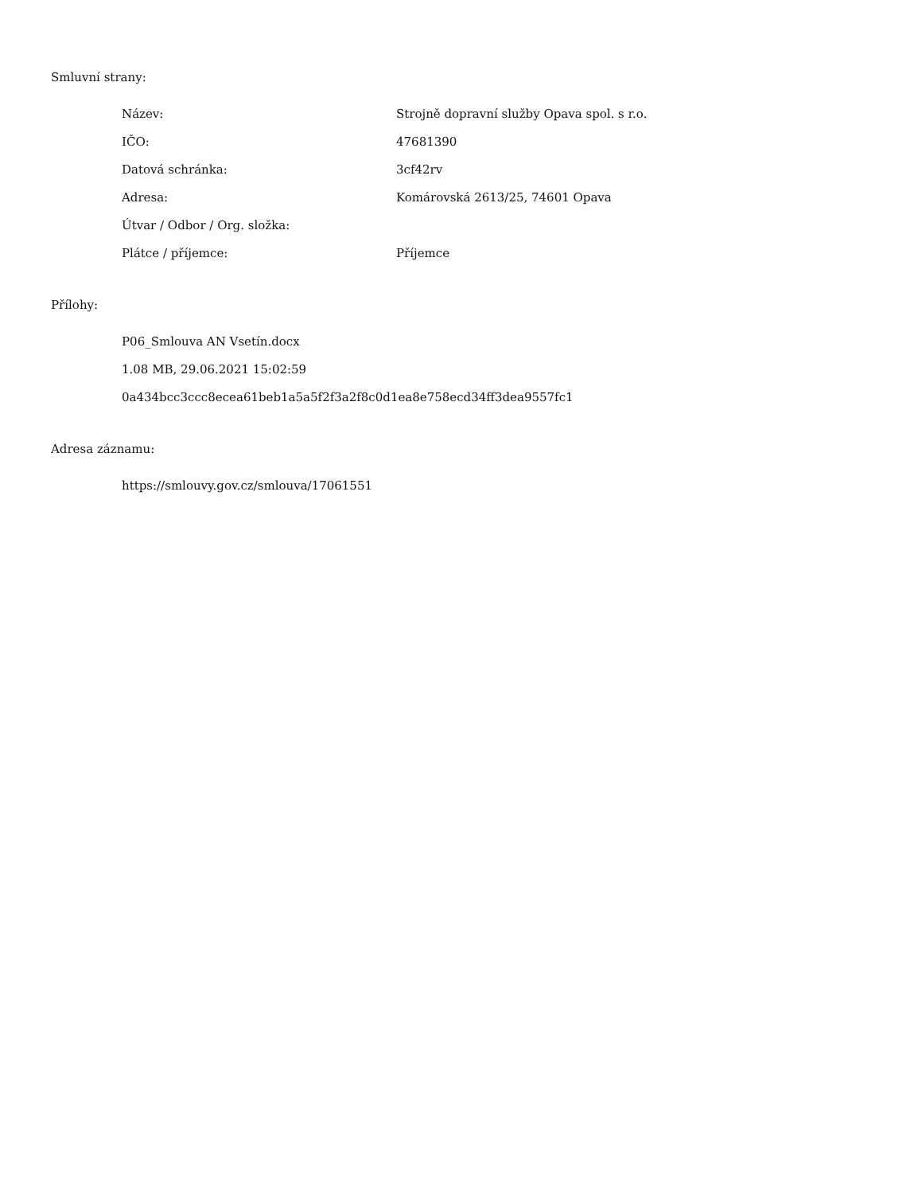Smluvní strany:
| Název: | Strojně dopravní služby Opava spol. s r.o. |
| IČO: | 47681390 |
| Datová schránka: | 3cf42rv |
| Adresa: | Komárovská 2613/25, 74601 Opava |
| Útvar / Odbor / Org. složka: | |
| Plátce / příjemce: | Příjemce |
Přílohy:
P06_Smlouva AN Vsetín.docx
1.08 MB, 29.06.2021 15:02:59
0a434bcc3ccc8ecea61beb1a5a5f2f3a2f8c0d1ea8e758ecd34ff3dea9557fc1
Adresa záznamu:
https://smlouvy.gov.cz/smlouva/17061551